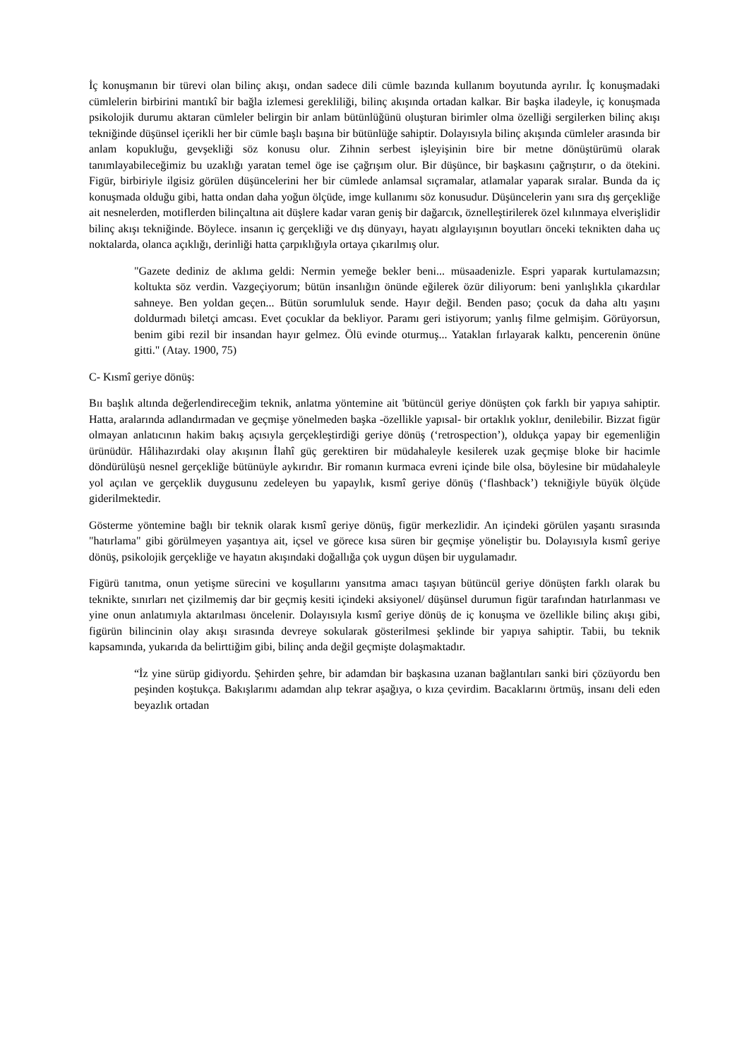İç konuşmanın bir türevi olan bilinç akışı, ondan sadece dili cümle bazında kullanım boyutunda ayrılır. İç konuşmadaki cümlelerin birbirini mantıkî bir bağla izlemesi gerekliliği, bilinç akışında ortadan kalkar. Bir başka iladeyle, iç konuşmada psikolojik durumu aktaran cümleler belirgin bir anlam bütünlüğünü oluşturan birimler olma özelliği sergilerken bilinç akışı tekniğinde düşünsel içerikli her bir cümle başlı başına bir bütünlüğe sahiptir. Dolayısıyla bilinç akışında cümleler arasında bir anlam kopukluğu, gevşekliği söz konusu olur. Zihnin serbest işleyişinin bire bir metne dönüştürümü olarak tanımlayabileceğimiz bu uzaklığı yaratan temel öge ise çağrışım olur. Bir düşünce, bir başkasını çağrıştırır, o da ötekini. Figür, birbiriyle ilgisiz görülen düşüncelerini her bir cümlede anlamsal sıçramalar, atlamalar yaparak sıralar. Bunda da iç konuşmada olduğu gibi, hatta ondan daha yoğun ölçüde, imge kullanımı söz konusudur. Düşüncelerin yanı sıra dış gerçekliğe ait nesnelerden, motiflerden bilinçaltına ait düşlere kadar varan geniş bir dağarcık, öznelleştirilerek özel kılınmaya elverişlidir bilinç akışı tekniğinde. Böylece. insanın iç gerçekliği ve dış dünyayı, hayatı algılayışının boyutları önceki teknikten daha uç noktalarda, olanca açıklığı, derinliği hatta çarpıklığıyla ortaya çıkarılmış olur.
"Gazete dediniz de aklıma geldi: Nermin yemeğe bekler beni... müsaadenizle. Espri yaparak kurtulamazsın; koltukta söz verdin. Vazgeçiyorum; bütün insanlığın önünde eğilerek özür diliyorum: beni yanlışlıkla çıkardılar sahneye. Ben yoldan geçen... Bütün sorumluluk sende. Hayır değil. Benden paso; çocuk da daha altı yaşını doldurmadı biletçi amcası. Evet çocuklar da bekliyor. Paramı geri istiyorum; yanlış filme gelmişim. Görüyorsun, benim gibi rezil bir insandan hayır gelmez. Ölü evinde oturmuş... Yataklan fırlayarak kalktı, pencerenin önüne gitti." (Atay. 1900, 75)
C- Kısmî geriye dönüş:
Bıı başlık altında değerlendireceğim teknik, anlatma yöntemine ait 'bütüncül geriye dönüşten çok farklı bir yapıya sahiptir. Hatta, aralarında adlandırmadan ve geçmişe yönelmeden başka -özellikle yapısal- bir ortaklık yoklıır, denilebilir. Bizzat figür olmayan anlatıcının hakim bakış açısıyla gerçekleştirdiği geriye dönüş (‘retrospection’), oldukça yapay bir egemenliğin ürünüdür. Hâlihazırdaki olay akışının İlahî güç gerektiren bir müdahaleyle kesilerek uzak geçmişe bloke bir hacimle döndürülüşü nesnel gerçekliğe bütünüyle aykırıdır. Bir romanın kurmaca evreni içinde bile olsa, böylesine bir müdahaleyle yol açılan ve gerçeklik duygusunu zedeleyen bu yapaylık, kısmî geriye dönüş (‘flashback’) tekniğiyle büyük ölçüde giderilmektedir.
Gösterme yöntemine bağlı bir teknik olarak kısmî geriye dönüş, figür merkezlidir. An içindeki görülen yaşantı sırasında "hatırlama" gibi görülmeyen yaşantıya ait, içsel ve görece kısa süren bir geçmişe yöneliştir bu. Dolayısıyla kısmî geriye dönüş, psikolojik gerçekliğe ve hayatın akışındaki doğallığa çok uygun düşen bir uygulamadır.
Figürü tanıtma, onun yetişme sürecini ve koşullarını yansıtma amacı taşıyan bütüncül geriye dönüşten farklı olarak bu teknikte, sınırları net çizilmemiş dar bir geçmiş kesiti içindeki aksiyonel/ düşünsel durumun figür tarafından hatırlanması ve yine onun anlatımıyla aktarılması öncelenir. Dolayısıyla kısmî geriye dönüş de iç konuşma ve özellikle bilinç akışı gibi, figürün bilincinin olay akışı sırasında devreye sokularak gösterilmesi şeklinde bir yapıya sahiptir. Tabii, bu teknik kapsamında, yukarıda da belirttiğim gibi, bilinç anda değil geçmişte dolaşmaktadır.
“İz yine sürüp gidiyordu. Şehirden şehre, bir adamdan bir başkasına uzanan bağlantıları sanki biri çözüyordu ben peşinden koştukça. Bakışlarımı adamdan alıp tekrar aşağıya, o kıza çevirdim. Bacaklarını örtmüş, insanı deli eden beyazlık ortadan